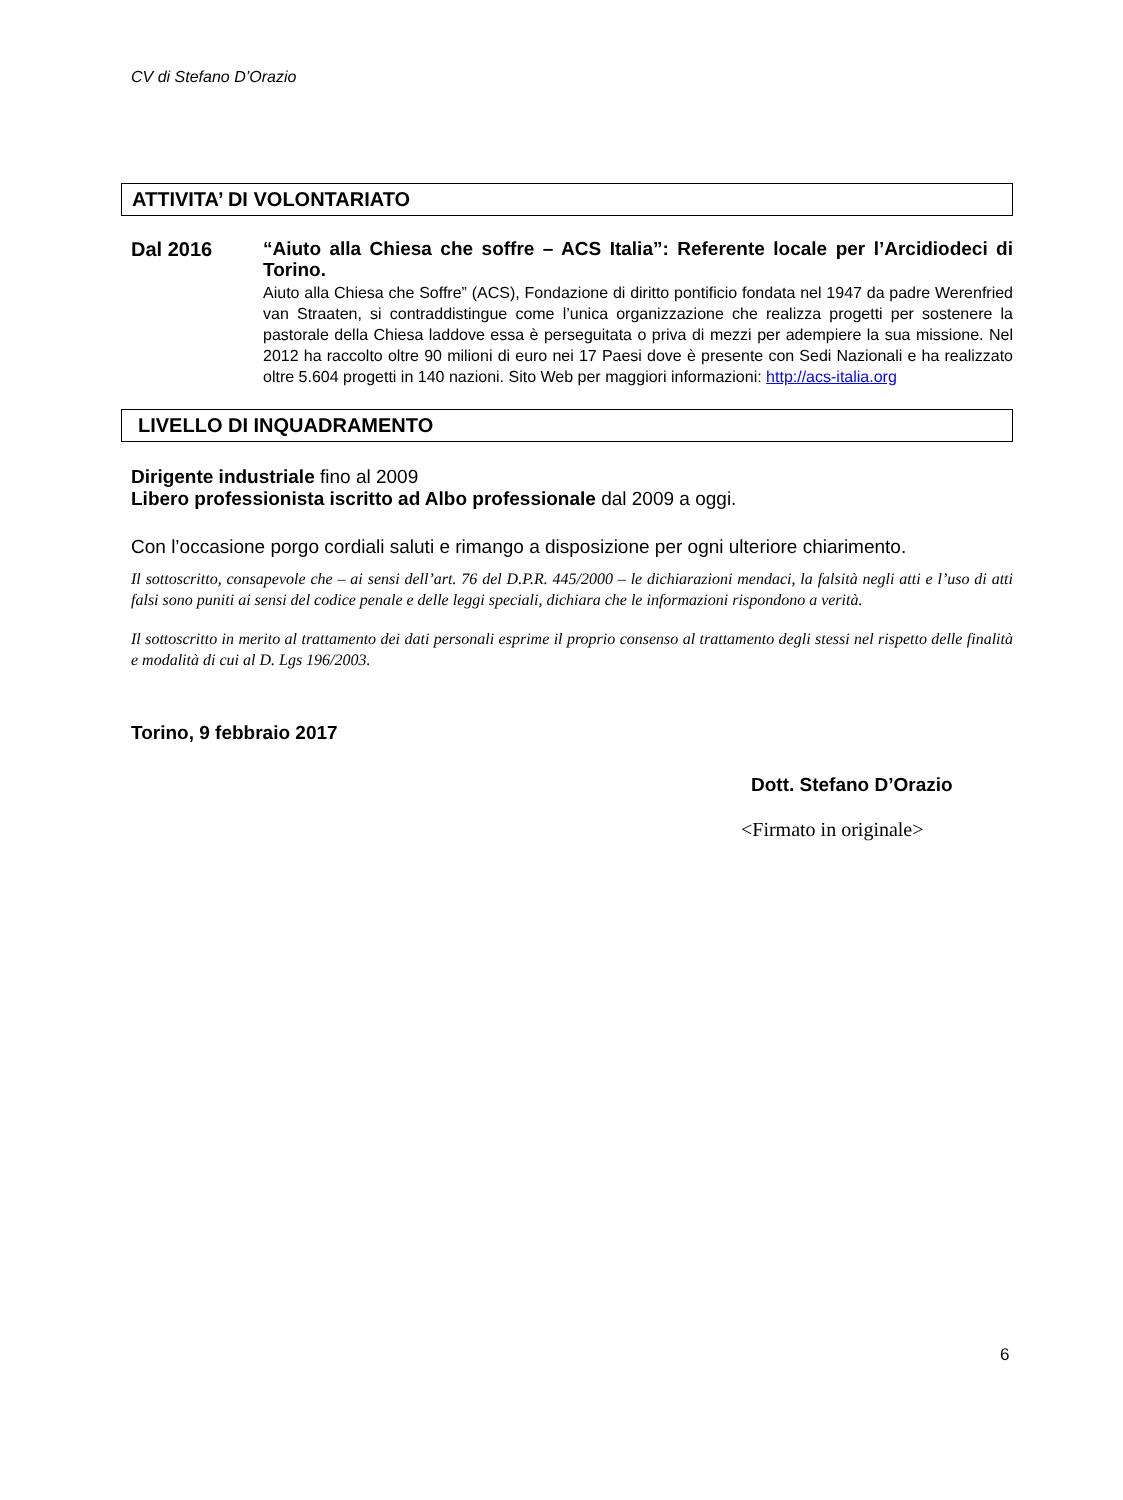CV di Stefano D’Orazio
ATTIVITA’ DI VOLONTARIATO
Dal 2016
“Aiuto alla Chiesa che soffre – ACS Italia”: Referente locale per l’Arcidiodeci di Torino.
Aiuto alla Chiesa che Soffre” (ACS), Fondazione di diritto pontificio fondata nel 1947 da padre Werenfried van Straaten, si contraddistingue come l’unica organizzazione che realizza progetti per sostenere la pastorale della Chiesa laddove essa è perseguitata o priva di mezzi per adempiere la sua missione. Nel 2012 ha raccolto oltre 90 milioni di euro nei 17 Paesi dove è presente con Sedi Nazionali e ha realizzato oltre 5.604 progetti in 140 nazioni. Sito Web per maggiori informazioni: http://acs-italia.org
LIVELLO DI INQUADRAMENTO
Dirigente industriale fino al 2009
Libero professionista iscritto ad Albo professionale dal 2009 a oggi.
Con l’occasione porgo cordiali saluti e rimango a disposizione per ogni ulteriore chiarimento.
Il sottoscritto, consapevole che – ai sensi dell’art. 76 del D.P.R. 445/2000 – le dichiarazioni mendaci, la falsità negli atti e l’uso di atti falsi sono puniti ai sensi del codice penale e delle leggi speciali, dichiara che le informazioni rispondono a verità.
Il sottoscritto in merito al trattamento dei dati personali esprime il proprio consenso al trattamento degli stessi nel rispetto delle finalità e modalità di cui al D. Lgs 196/2003.
Torino, 9 febbraio 2017
Dott. Stefano D’Orazio
<Firmato in originale>
6